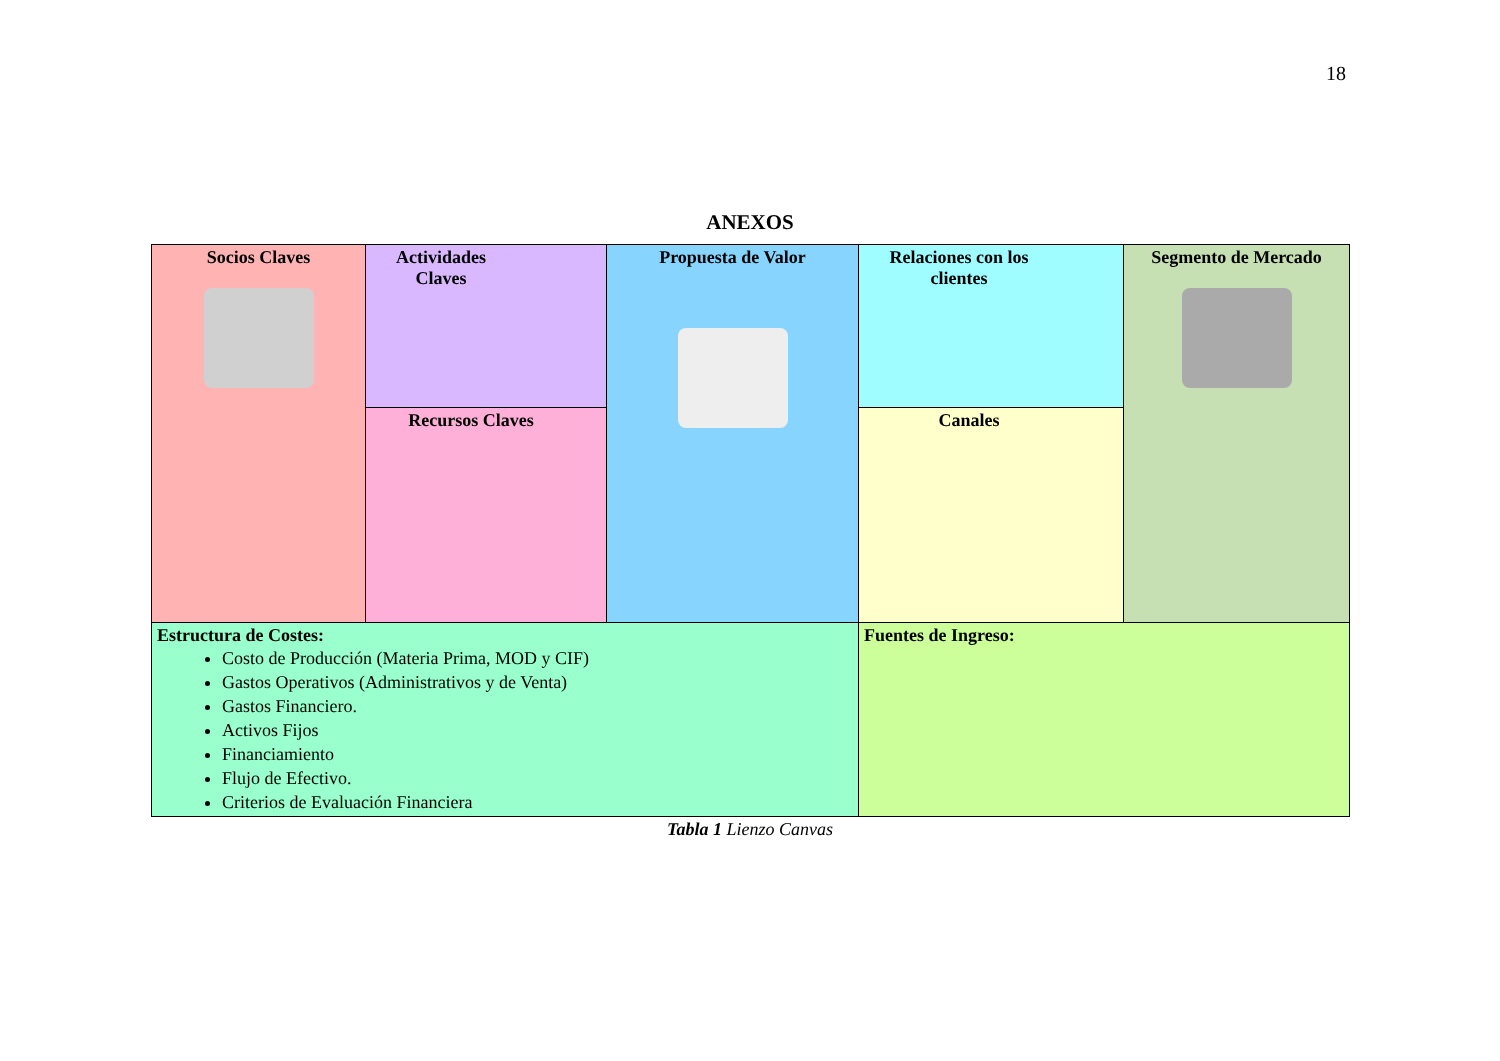18
ANEXOS
| Socios Claves | Actividades Claves | Propuesta de Valor | Relaciones con los clientes | Segmento de Mercado |
| | Recursos Claves | | Canales | |
| Estructura de Costes: Costo de Producción (Materia Prima, MOD y CIF) Gastos Operativos (Administrativos y de Venta) Gastos Financiero. Activos Fijos Financiamiento Flujo de Efectivo. Criterios de Evaluación Financiera | | | Fuentes de Ingreso: | |
Tabla 1 Lienzo Canvas